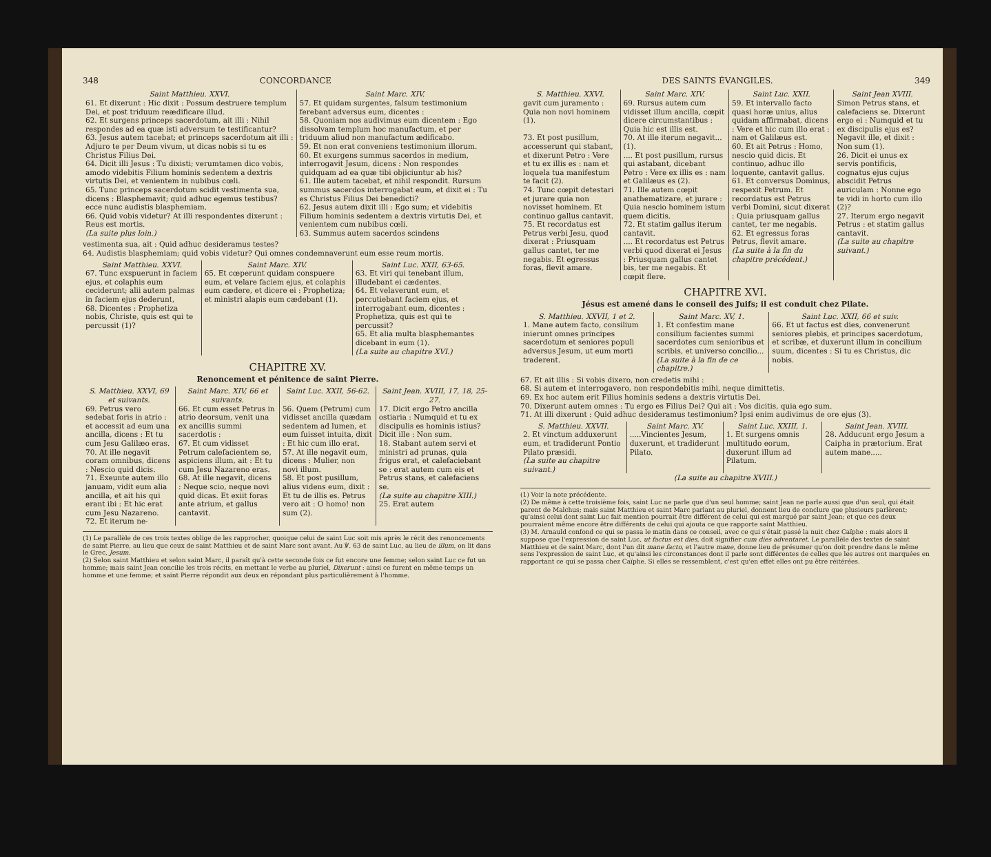348 CONCORDANCE
| Saint Matthieu. XXVI. | Saint Marc. XIV. |
| --- | --- |
| 61. Et dixerunt : Hic dixit : Possum destruere templum Dei, et post triduum reædificare illud. 62. Et surgens princeps sacerdotum, ait illi : Nihil respondes ad ea quæ isti adversum te testificantur? 63. Jesus autem tacebat; et princeps sacerdotum ait illi : Adjuro te per Deum vivum, ut dicas nobis si tu es Christus Filius Dei. 64. Dicit illi Jesus : Tu dixisti; verumtamen dico vobis, amodo videbitis Filium hominis sedentem a dextris virtutis Dei, et venientem in nubibus cœli. 65. Tunc princeps sacerdotum scidit vestimenta sua, dicens : Blasphemavit; quid adhuc egemus testibus? ecce nunc audistis blasphemiam. 66. Quid vobis videtur? At illi respondentes dixerunt : Reus est mortis. (La suite plus loin.) | 57. Et quidam surgentes, falsum testimonium ferebant adversus eum, dicentes : 58. Quoniam nos audivimus eum dicentem : Ego dissolvam templum hoc manufactum, et per triduum aliud non manufactum ædificabo. 59. Et non erat conveniens testimonium illorum. 60. Et exurgens summus sacerdos in medium, interrogavit Jesum, dicens : Non respondes quidquam ad ea quæ tibi objiciuntur ab his? 61. Ille autem tacebat, et nihil respondit. Rursum summus sacerdos interrogabat eum, et dixit ei : Tu es Christus Filius Dei benedicti? 62. Jesus autem dixit illi : Ego sum; et videbitis Filium hominis sedentem a dextris virtutis Dei, et venientem cum nubibus cœli. 63. Summus autem sacerdos scindens |
vestimenta sua, ait : Quid adhuc desideramus testes?
64. Audistis blasphemiam; quid vobis videtur? Qui omnes condemnaverunt eum esse reum mortis.
| Saint Matthieu. XXVI. | Saint Marc. XIV. | Saint Luc. XXII, 63-65. |
| --- | --- | --- |
| 67. Tunc exspuerunt in faciem ejus, et colaphis eum ceciderunt; alii autem palmas in faciem ejus dederunt, 68. Dicentes : Prophetiza nobis, Christe, quis est qui te percussit (1)? | 65. Et cœperunt quidam conspuere eum, et velare faciem ejus, et colaphis eum cædere, et dicere ei : Prophetiza; et ministri alapis eum cædebant (1). | 63. Et viri qui tenebant illum, illudebant ei cædentes. 64. Et velaverunt eum, et percutiebant faciem ejus, et interrogabant eum, dicentes : Prophetiza, quis est qui te percussit? 65. Et alia multa blasphemantes dicebant in eum (1). (La suite au chapitre XVI.) |
CHAPITRE XV.
Renoncement et pénitence de saint Pierre.
| S. Matthieu. XXVI, 69 et suivants. | Saint Marc. XIV, 66 et suivants. | Saint Luc. XXII, 56-62. | Saint Jean. XVIII, 17, 18, 25-27. |
| --- | --- | --- | --- |
| 69. Petrus vero sedebat foris in atrio : et accessit ad eum una ancilla, dicens : Et tu cum Jesu Galilæo eras. 70. At ille negavit coram omnibus, dicens : Nescio quid dicis. 71. Exeunte autem illo januam, vidit eum alia ancilla, et ait his qui erant ibi : Et hic erat cum Jesu Nazareno. 72. Et iterum ne- | 66. Et cum esset Petrus in atrio deorsum, venit una ex ancillis summi sacerdotis : 67. Et cum vidisset Petrum calefacientem se, aspiciens illum, ait : Et tu cum Jesu Nazareno eras. 68. At ille negavit, dicens : Neque scio, neque novi quid dicas. Et exiit foras ante atrium, et gallus cantavit. | 56. Quem (Petrum) cum vidisset ancilla quædam sedentem ad lumen, et eum fuisset intuita, dixit : Et hic cum illo erat. 57. At ille negavit eum, dicens : Mulier, non novi illum. 58. Et post pusillum, alius videns eum, dixit : Et tu de illis es. Petrus vero ait : O homo! non sum (2). | 17. Dicit ergo Petro ancilla ostiaria : Numquid et tu ex discipulis es hominis istius? Dicit ille : Non sum. 18. Stabant autem servi et ministri ad prunas, quia frigus erat, et calefaciebant se : erat autem cum eis et Petrus stans, et calefaciens se. (La suite au chapitre XIII.) 25. Erat autem |
(1) Le parallèle de ces trois textes oblige de les rapprocher, quoique celui de saint Luc soit mis après le récit des renoncements de saint Pierre, au lieu que ceux de saint Matthieu et de saint Marc sont avant. Au ℣. 63 de saint Luc, au lieu de illum, on lit dans le Grec, Jesum.
(2) Selon saint Matthieu et selon saint Marc, il paraît qu'à cette seconde fois ce fut encore une femme; selon saint Luc ce fut un homme; mais saint Jean concilie les trois récits, en mettant le verbe au pluriel, Dixerunt : ainsi ce furent en même temps un homme et une femme; et saint Pierre répondit aux deux en répondant plus particulièrement à l'homme.
DES SAINTS ÉVANGILES. 349
| S. Matthieu. XXVI. | Saint Marc. XIV. | Saint Luc. XXII. | Saint Jean XVIII. |
| --- | --- | --- | --- |
| gavit cum juramento : Quia non novi hominem (1). 73. Et post pusillum, accesserunt qui stabant, et dixerunt Petro : Vere et tu ex illis es : nam et loquela tua manifestum te facit (2). 74. Tunc cœpit detestari et jurare quia non novisset hominem. Et continuo gallus cantavit. 75. Et recordatus est Petrus verbi Jesu, quod dixerat : Priusquam gallus cantet, ter me negabis. Et egressus foras, flevit amare. | 69. Rursus autem cum vidisset illum ancilla, cœpit dicere circumstantibus : Quia hic est illis est. 70. At ille iterum negavit... (1). .... Et post pusillum, rursus qui astabant, dicebant Petro : Vere ex illis es : nam et Galilæus es (2). 71. Ille autem cœpit anathematizare, et jurare : Quia nescio hominem istum quem dicitis. 72. Et statim gallus iterum cantavit. .... Et recordatus est Petrus verbi quod dixerat ei Jesus : Priusquam gallus cantet bis, ter me negabis. Et cœpit flere. | 59. Et intervallo facto quasi horæ unius, alius quidam affirmabat, dicens : Vere et hic cum illo erat : nam et Galilæus est. 60. Et ait Petrus : Homo, nescio quid dicis. Et continuo, adhuc illo loquente, cantavit gallus. 61. Et conversus Dominus, respexit Petrum. Et recordatus est Petrus verbi Domini, sicut dixerat : Quia priusquam gallus cantet, ter me negabis. 62. Et egressus foras Petrus, flevit amare. (La suite à la fin du chapitre précédent.) | Simon Petrus stans, et calefaciens se. Dixerunt ergo ei : Numquid et tu ex discipulis ejus es? Negavit ille, et dixit : Non sum (1). 26. Dicit ei unus ex servis pontificis, cognatus ejus cujus abscidit Petrus auriculam : Nonne ego te vidi in horto cum illo (2)? 27. Iterum ergo negavit Petrus : et statim gallus cantavit. (La suite au chapitre suivant.) |
CHAPITRE XVI.
Jésus est amené dans le conseil des Juifs; il est conduit chez Pilate.
| S. Matthieu. XXVII, 1 et 2. | Saint Marc. XV, 1. | Saint Luc. XXII, 66 et suiv. |
| --- | --- | --- |
| 1. Mane autem facto, consilium inierunt omnes principes sacerdotum et seniores populi adversus Jesum, ut eum morti traderent. | 1. Et confestim mane consilium facientes summi sacerdotes cum senioribus et scribis, et universo concilio... (La suite à la fin de ce chapitre.) | 66. Et ut factus est dies, convenerunt seniores plebis, et principes sacerdotum, et scribæ, et duxerunt illum in concilium suum, dicentes : Si tu es Christus, dic nobis. |
67. Et ait illis : Si vobis dixero, non credetis mihi :
68. Si autem et interrogavero, non respondebitis mihi, neque dimittetis.
69. Ex hoc autem erit Filius hominis sedens a dextris virtutis Dei.
70. Dixerunt autem omnes : Tu ergo es Filius Dei? Qui ait : Vos dicitis, quia ego sum.
71. At illi dixerunt : Quid adhuc desideramus testimonium? Ipsi enim audivimus de ore ejus (3).
| S. Matthieu. XXVII. | Saint Marc. XV. | Saint Luc. XXIII, 1. | Saint Jean. XVIII. |
| --- | --- | --- | --- |
| 2. Et vinctum adduxerunt eum, et tradiderunt Pontio Pilato præsidi. (La suite au chapitre suivant.) | .....Vincientes Jesum, duxerunt, et tradiderunt Pilato. | 1. Et surgens omnis multitudo eorum, duxerunt illum ad Pilatum. | 28. Adducunt ergo Jesum a Caipha in prætorium. Erat autem mane..... |
| (La suite au chapitre XVIII.) | | | |
(1) Voir la note précédente.
(2) De même à cette troisième fois, saint Luc ne parle que d'un seul homme; saint Jean ne parle aussi que d'un seul, qui était parent de Malchus; mais saint Matthieu et saint Marc parlant au pluriel, donnent lieu de conclure que plusieurs parlèrent; qu'ainsi celui dont saint Luc fait mention pourrait être différent de celui qui est marqué par saint Jean; et que ces deux pourraient même encore être différents de celui qui ajouta ce que rapporte saint Matthieu.
(3) M. Arnauld confond ce qui se passa le matin dans ce conseil, avec ce qui s'était passé la nuit chez Caïphe : mais alors il suppose que l'expression de saint Luc, ut factus est dies, doit signifier cum dies adventaret. Le parallèle des textes de saint Matthieu et de saint Marc, dont l'un dit mane facto, et l'autre mane, donne lieu de présumer qu'on doit prendre dans le même sens l'expression de saint Luc, et qu'ainsi les circonstances dont il parle sont différentes de celles que les autres ont marquées en rapportant ce qui se passa chez Caïphe. Si elles se ressemblent, c'est qu'en effet elles ont pu être réitérées.